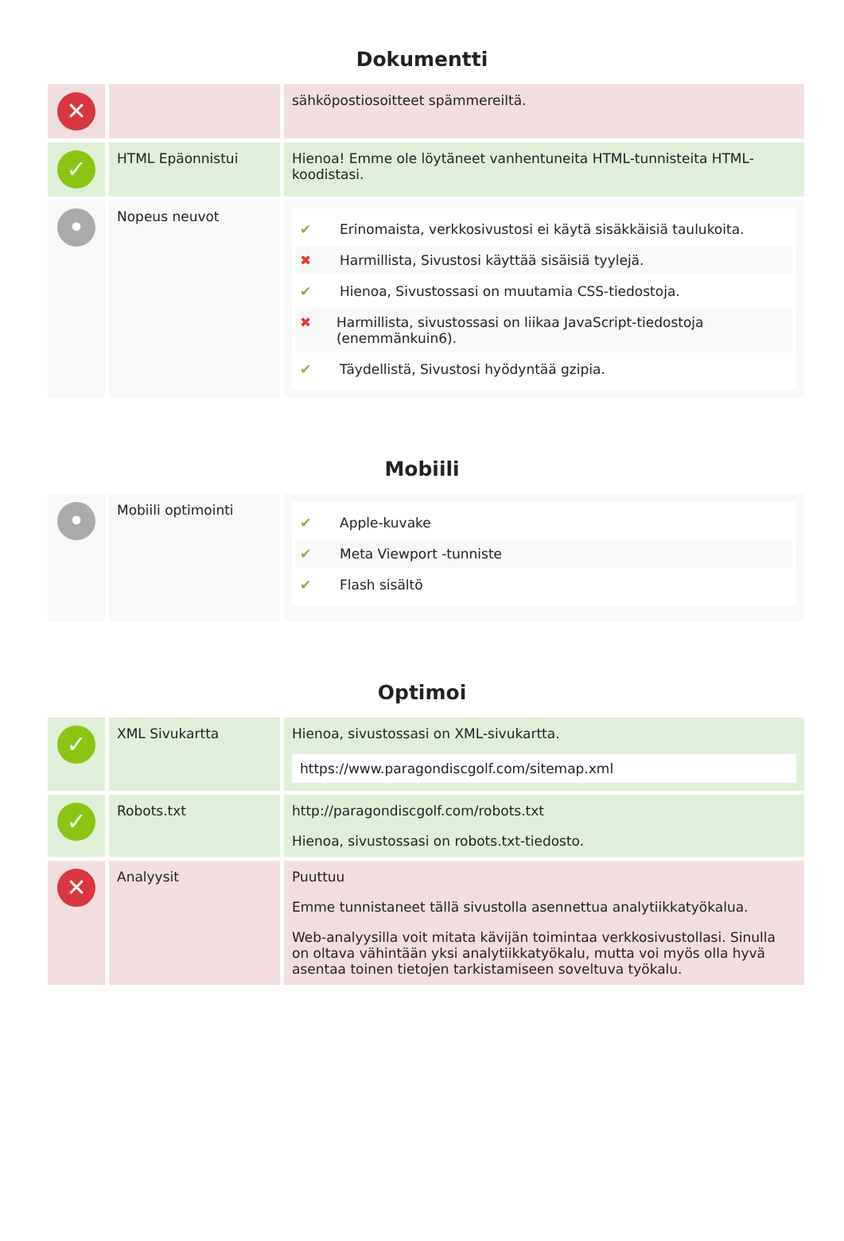Dokumentti
| ✕ | | sähköpostiosoitteet spämmereiltä. |
| ✓ | HTML Epäonnistui | Hienoa! Emme ole löytäneet vanhentuneita HTML-tunnisteita HTML-koodistasi. |
| • | Nopeus neuvot | ✔ Erinomaista, verkkosivustosi ei käytä sisäkkäisiä taulukoita. ✖ Harmillista, Sivustosi käyttää sisäisiä tyylejä. ✔ Hienoa, Sivustossasi on muutamia CSS-tiedostoja. ✖ Harmillista, sivustossasi on liikaa JavaScript-tiedostoja (enemmänkuin6). ✔ Täydellistä, Sivustosi hyödyntää gzipia. |
Mobiili
| • | Mobiili optimointi | ✔ Apple-kuvake ✔ Meta Viewport -tunniste ✔ Flash sisältö |
Optimoi
| ✓ | XML Sivukartta | Hienoa, sivustossasi on XML-sivukartta. https://www.paragondiscgolf.com/sitemap.xml |
| ✓ | Robots.txt | http://paragondiscgolf.com/robots.txt Hienoa, sivustossasi on robots.txt-tiedosto. |
| ✕ | Analyysit | Puuttuu Emme tunnistaneet tällä sivustolla asennettua analytiikkatyökalua. Web-analyysilla voit mitata kävijän toimintaa verkkosivustollasi. Sinulla on oltava vähintään yksi analytiikkatyökalu, mutta voi myös olla hyvä asentaa toinen tietojen tarkistamiseen soveltuva työkalu. |